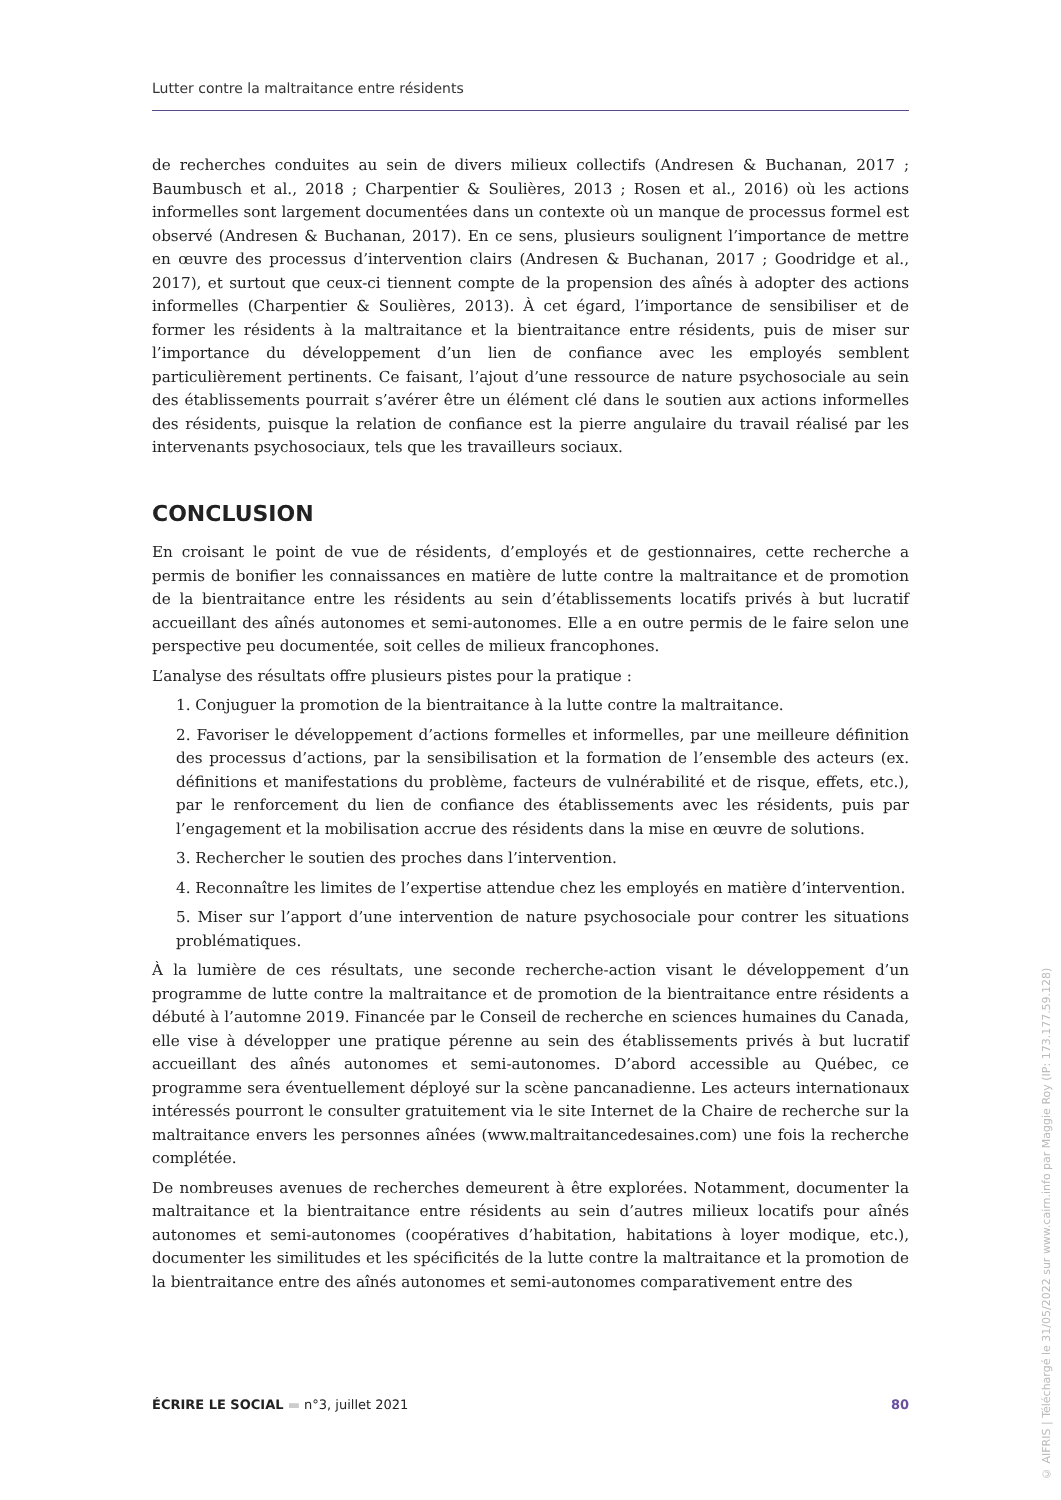Lutter contre la maltraitance entre résidents
de recherches conduites au sein de divers milieux collectifs (Andresen & Buchanan, 2017 ; Baumbusch et al., 2018 ; Charpentier & Soulières, 2013 ; Rosen et al., 2016) où les actions informelles sont largement documentées dans un contexte où un manque de processus formel est observé (Andresen & Buchanan, 2017). En ce sens, plusieurs soulignent l’importance de mettre en œuvre des processus d’intervention clairs (Andresen & Buchanan, 2017 ; Goodridge et al., 2017), et surtout que ceux-ci tiennent compte de la propension des aînés à adopter des actions informelles (Charpentier & Soulières, 2013). À cet égard, l’importance de sensibiliser et de former les résidents à la maltraitance et la bientraitance entre résidents, puis de miser sur l’importance du développement d’un lien de confiance avec les employés semblent particulièrement pertinents. Ce faisant, l’ajout d’une ressource de nature psychosociale au sein des établissements pourrait s’avérer être un élément clé dans le soutien aux actions informelles des résidents, puisque la relation de confiance est la pierre angulaire du travail réalisé par les intervenants psychosociaux, tels que les travailleurs sociaux.
CONCLUSION
En croisant le point de vue de résidents, d’employés et de gestionnaires, cette recherche a permis de bonifier les connaissances en matière de lutte contre la maltraitance et de promotion de la bientraitance entre les résidents au sein d’établissements locatifs privés à but lucratif accueillant des aînés autonomes et semi-autonomes. Elle a en outre permis de le faire selon une perspective peu documentée, soit celles de milieux francophones.
L’analyse des résultats offre plusieurs pistes pour la pratique :
1. Conjuguer la promotion de la bientraitance à la lutte contre la maltraitance.
2. Favoriser le développement d’actions formelles et informelles, par une meilleure définition des processus d’actions, par la sensibilisation et la formation de l’ensemble des acteurs (ex. définitions et manifestations du problème, facteurs de vulnérabilité et de risque, effets, etc.), par le renforcement du lien de confiance des établissements avec les résidents, puis par l’engagement et la mobilisation accrue des résidents dans la mise en œuvre de solutions.
3. Rechercher le soutien des proches dans l’intervention.
4. Reconnaître les limites de l’expertise attendue chez les employés en matière d’intervention.
5. Miser sur l’apport d’une intervention de nature psychosociale pour contrer les situations problématiques.
À la lumière de ces résultats, une seconde recherche-action visant le développement d’un programme de lutte contre la maltraitance et de promotion de la bientraitance entre résidents a débuté à l’automne 2019. Financée par le Conseil de recherche en sciences humaines du Canada, elle vise à développer une pratique pérenne au sein des établissements privés à but lucratif accueillant des aînés autonomes et semi-autonomes. D’abord accessible au Québec, ce programme sera éventuellement déployé sur la scène pancanadienne. Les acteurs internationaux intéressés pourront le consulter gratuitement via le site Internet de la Chaire de recherche sur la maltraitance envers les personnes aînées (www.maltraitancedesaines.com) une fois la recherche complétée.
De nombreuses avenues de recherches demeurent à être explorées. Notamment, documenter la maltraitance et la bientraitance entre résidents au sein d’autres milieux locatifs pour aînés autonomes et semi-autonomes (coopératives d’habitation, habitations à loyer modique, etc.), documenter les similitudes et les spécificités de la lutte contre la maltraitance et la promotion de la bientraitance entre des aînés autonomes et semi-autonomes comparativement entre des
ÉCRIRE LE SOCIAL ▬ n°3, juillet 2021 80
© AIFRIS | Téléchargé le 31/05/2022 sur www.cairn.info par Maggie Roy (IP: 173.177.59.128)